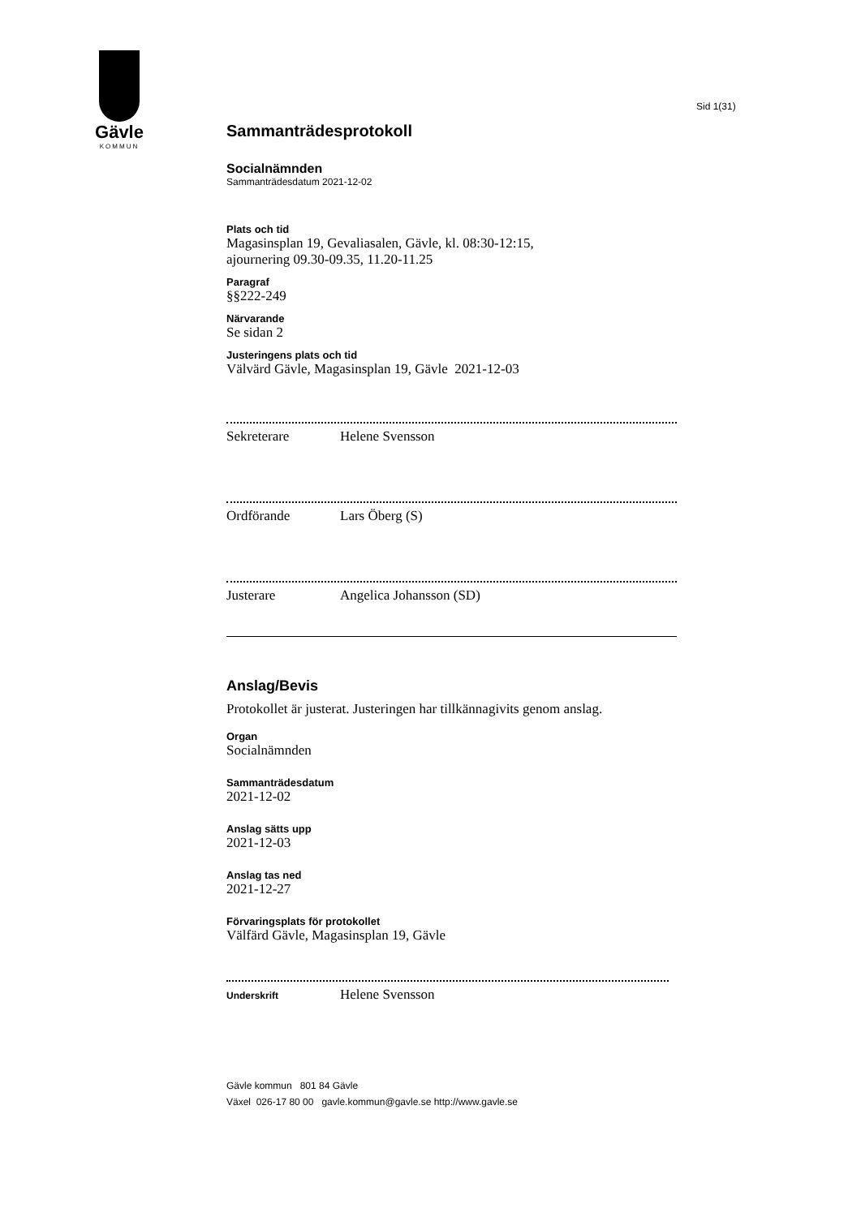Gävle
KOMMUN
Sid 1(31)
Sammanträdesprotokoll
Socialnämnden
Sammanträdesdatum 2021-12-02
Plats och tid
Magasinsplan 19, Gevaliasalen, Gävle, kl. 08:30-12:15,
ajournering 09.30-09.35, 11.20-11.25
Paragraf
§§222-249
Närvarande
Se sidan 2
Justeringens plats och tid
Välvärd Gävle, Magasinsplan 19, Gävle 2021-12-03
Sekreterare Helene Svensson
Ordförande Lars Öberg (S)
Justerare Angelica Johansson (SD)
Anslag/Bevis
Protokollet är justerat. Justeringen har tillkännagivits genom anslag.
Organ
Socialnämnden
Sammanträdesdatum
2021-12-02
Anslag sätts upp
2021-12-03
Anslag tas ned
2021-12-27
Förvaringsplats för protokollet
Välfärd Gävle, Magasinsplan 19, Gävle
Underskrift Helene Svensson
Gävle kommun 801 84 Gävle
Växel 026-17 80 00 gavle.kommun@gavle.se http://www.gavle.se